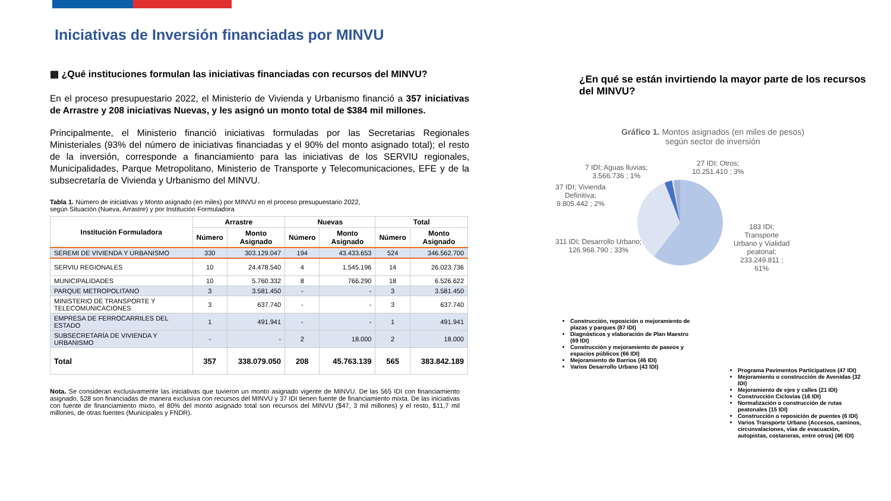Iniciativas de Inversión financiadas por MINVU
▦ ¿Qué instituciones formulan las iniciativas financiadas con recursos del MINVU?
En el proceso presupuestario 2022, el Ministerio de Vivienda y Urbanismo financió a 357 iniciativas de Arrastre y 208 iniciativas Nuevas, y les asignó un monto total de $384 mil millones.
Principalmente, el Ministerio financió iniciativas formuladas por las Secretarias Regionales Ministeriales (93% del número de iniciativas financiadas y el 90% del monto asignado total); el resto de la inversión, corresponde a financiamiento para las iniciativas de los SERVIU regionales, Municipalidades, Parque Metropolitano, Ministerio de Transporte y Telecomunicaciones, EFE y de la subsecretaría de Vivienda y Urbanismo del MINVU.
Tabla 1. Número de iniciativas y Monto asignado (en miles) por MINVU en el proceso presupuestario 2022,
según Situación (Nueva, Arrastre) y por Institución Formuladora
| Institución Formuladora | Arrastre | | Nuevas | | Total | |
| --- | --- | --- | --- | --- | --- | --- |
| | Número | Monto Asignado | Número | Monto Asignado | Número | Monto Asignado |
| SEREMI DE VIVIENDA Y URBANISMO | 330 | 303.129.047 | 194 | 43.433.653 | 524 | 346.562.700 |
| SERVIU REGIONALES | 10 | 24.478.540 | 4 | 1.545.196 | 14 | 26.023.736 |
| MUNICIPALIDADES | 10 | 5.760.332 | 8 | 766.290 | 18 | 6.526.622 |
| PARQUE METROPOLITANO | 3 | 3.581.450 | - | - | 3 | 3.581.450 |
| MINISTERIO DE TRANSPORTE Y TELECOMUNICACIONES | 3 | 637.740 | - | - | 3 | 637.740 |
| EMPRESA DE FERROCARRILES DEL ESTADO | 1 | 491.941 | - | - | 1 | 491.941 |
| SUBSECRETARÍA DE VIVIENDA Y URBANISMO | - | - | 2 | 18.000 | 2 | 18.000 |
| Total | 357 | 338.079.050 | 208 | 45.763.139 | 565 | 383.842.189 |
Nota. Se consideran exclusivamente las iniciativas que tuvieron un monto asignado vigente de MINVU. De las 565 IDI con financiamiento asignado, 528 son financiadas de manera exclusiva con recursos del MINVU y 37 IDI tienen fuente de financiamiento mixta. De las iniciativas con fuente de financiamiento mixto, el 80% del monto asignado total son recursos del MINVU ($47, 3 mil millones) y el resto, $11,7 mil millones, de otras fuentes (Municipales y FNDR).
¿En qué se están invirtiendo la mayor parte de los recursos del MINVU?
Gráfico 1. Montos asignados (en miles de pesos)
según sector de inversión
7 IDI; Aguas lluvias;
3.566.736 ; 1%
27 IDI; Otros;
10.251.410 ; 3%
37 IDI; Vivienda
Definitiva;
9.805.442 ; 2%
311 IDI; Desarrollo Urbano;
126.968.790 ; 33%
183 IDI;
Transporte
Urbano y Vialidad
peatonal;
233.249.811 ;
61%
Construcción, reposición o mejoramiento de plazas y parques (87 IDI)
Diagnósticos y elaboración de Plan Maestro (69 IDI)
Construcción y mejoramiento de paseos y espacios públicos (66 IDI)
Mejoramiento de Barrios (46 IDI)
Varios Desarrollo Urbano (43 IDI)
Programa Pavimentos Participativos (47 IDI)
Mejoramiento o construcción de Avenidas (32 IDI)
Mejoramiento de ejes y calles (21 IDI)
Construcción Ciclovías (16 IDI)
Normalización o construcción de rutas peatonales (15 IDI)
Construcción o reposición de puentes (6 IDI)
Varios Transporte Urbano (Accesos, caminos, circunvalaciones, vías de evacuación, autopistas, costaneras, entre otros) (46 IDI)